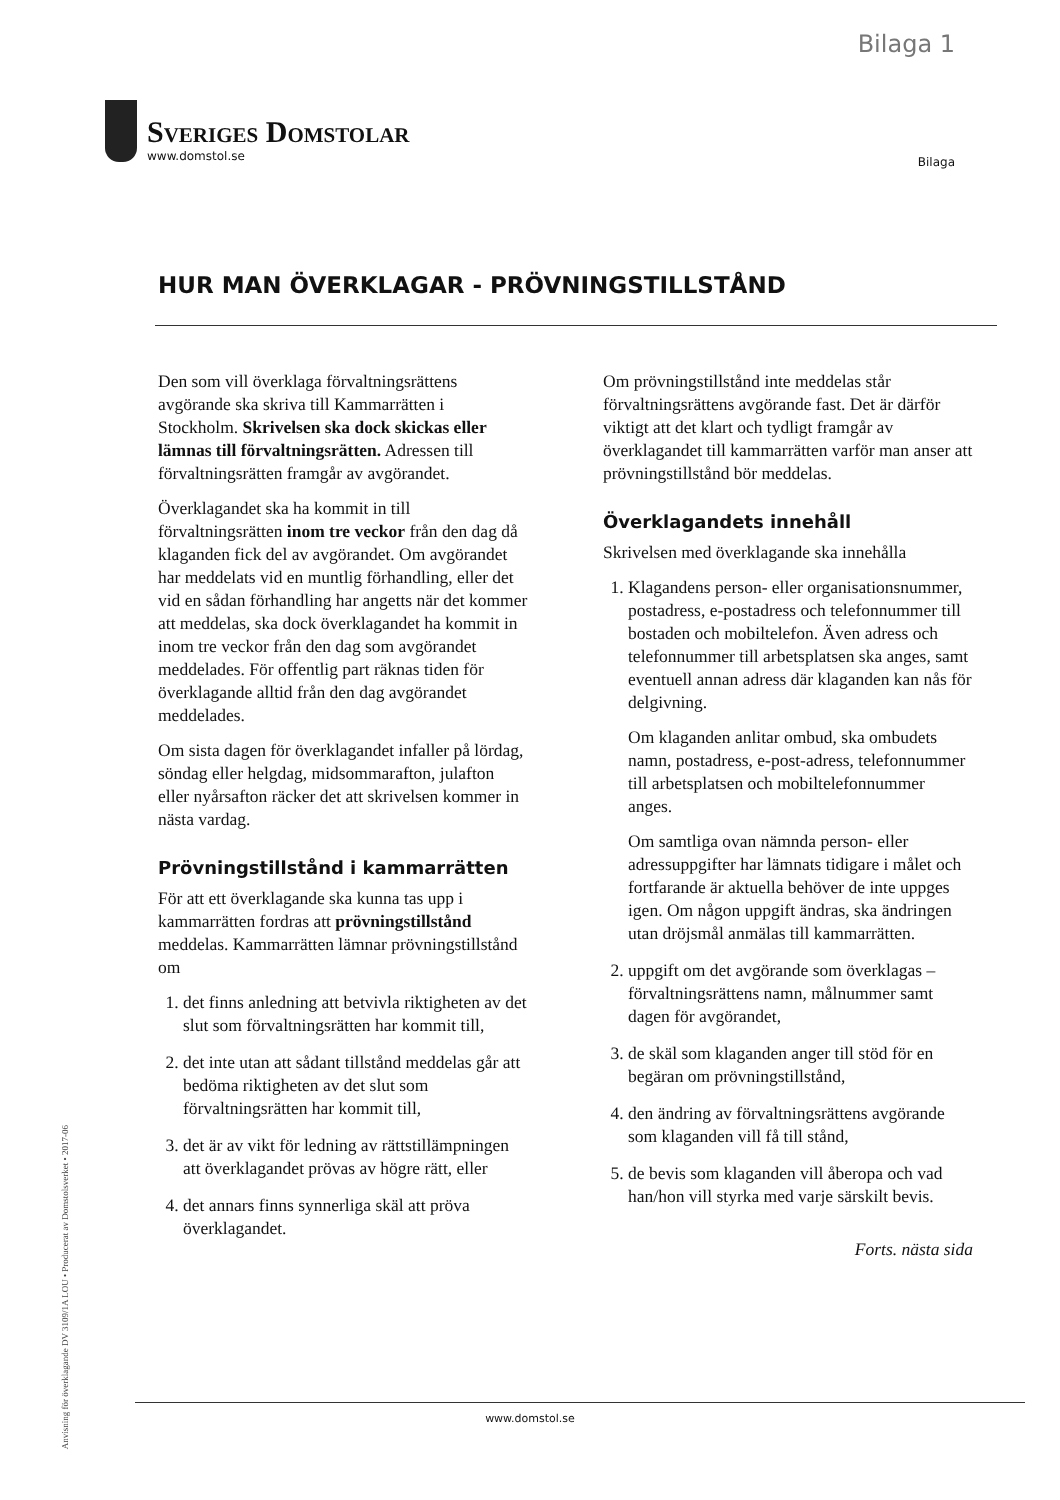Bilaga 1
Sveriges Domstolar
www.domstol.se
Bilaga
HUR MAN ÖVERKLAGAR - PRÖVNINGSTILLSTÅND
Den som vill överklaga förvaltningsrättens avgörande ska skriva till Kammarrätten i Stockholm. Skrivelsen ska dock skickas eller lämnas till förvaltningsrätten. Adressen till förvaltningsrätten framgår av avgörandet.
Överklagandet ska ha kommit in till förvaltningsrätten inom tre veckor från den dag då klaganden fick del av avgörandet. Om avgörandet har meddelats vid en muntlig förhandling, eller det vid en sådan förhandling har angetts när det kommer att meddelas, ska dock överklagandet ha kommit in inom tre veckor från den dag som avgörandet meddelades. För offentlig part räknas tiden för överklagande alltid från den dag avgörandet meddelades.
Om sista dagen för överklagandet infaller på lördag, söndag eller helgdag, midsommarafton, julafton eller nyårsafton räcker det att skrivelsen kommer in nästa vardag.
Prövningstillstånd i kammarrätten
För att ett överklagande ska kunna tas upp i kammarrätten fordras att prövningstillstånd meddelas. Kammarrätten lämnar prövningstillstånd om
1. det finns anledning att betvivla riktigheten av det slut som förvaltningsrätten har kommit till,
2. det inte utan att sådant tillstånd meddelas går att bedöma riktigheten av det slut som förvaltningsrätten har kommit till,
3. det är av vikt för ledning av rättstillämpningen att överklagandet prövas av högre rätt, eller
4. det annars finns synnerliga skäl att pröva överklagandet.
Om prövningstillstånd inte meddelas står förvaltningsrättens avgörande fast. Det är därför viktigt att det klart och tydligt framgår av överklagandet till kammarrätten varför man anser att prövningstillstånd bör meddelas.
Överklagandets innehåll
Skrivelsen med överklagande ska innehålla
1. Klagandens person- eller organisationsnummer, postadress, e-postadress och telefonnummer till bostaden och mobiltelefon. Även adress och telefonnummer till arbetsplatsen ska anges, samt eventuell annan adress där klaganden kan nås för delgivning.
Om klaganden anlitar ombud, ska ombudets namn, postadress, e-post-adress, telefonnummer till arbetsplatsen och mobiltelefonnummer anges.
Om samtliga ovan nämnda person- eller adressuppgifter har lämnats tidigare i målet och fortfarande är aktuella behöver de inte uppges igen. Om någon uppgift ändras, ska ändringen utan dröjsmål anmälas till kammarrätten.
2. uppgift om det avgörande som överklagas – förvaltningsrättens namn, målnummer samt dagen för avgörandet,
3. de skäl som klaganden anger till stöd för en begäran om prövningstillstånd,
4. den ändring av förvaltningsrättens avgörande som klaganden vill få till stånd,
5. de bevis som klaganden vill åberopa och vad han/hon vill styrka med varje särskilt bevis.
Forts. nästa sida
Anvisning för överklagande DV 3109/1A LOU • Producerat av Domstolsverket • 2017-06
www.domstol.se